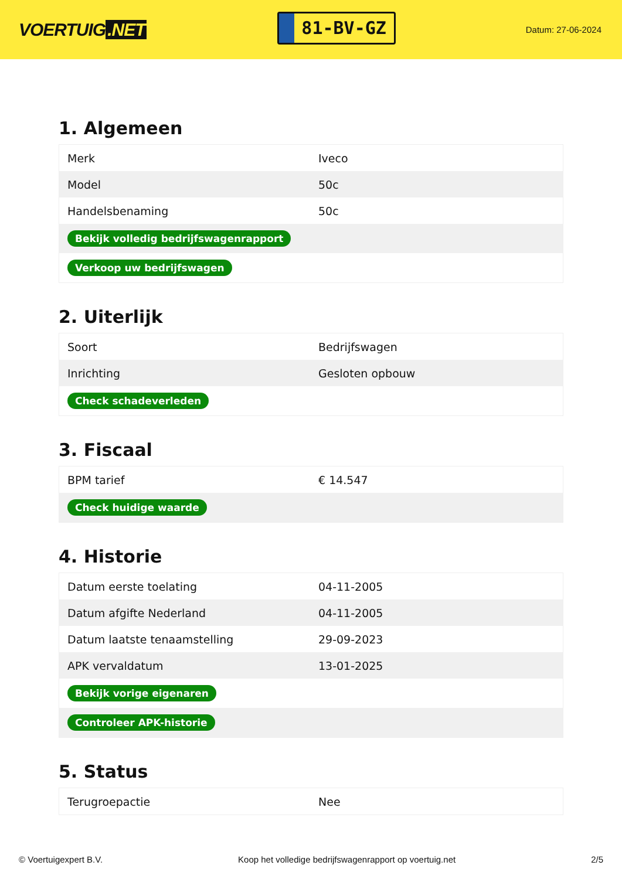VOERTUIG.NET
81-BV-GZ
Datum: 27-06-2024
1. Algemeen
| Merk | Iveco |
| Model | 50c |
| Handelsbenaming | 50c |
| Bekijk volledig bedrijfswagenrapport | |
| Verkoop uw bedrijfswagen | |
2. Uiterlijk
| Soort | Bedrijfswagen |
| Inrichting | Gesloten opbouw |
| Check schadeverleden | |
3. Fiscaal
| BPM tarief | € 14.547 |
| Check huidige waarde | |
4. Historie
| Datum eerste toelating | 04-11-2005 |
| Datum afgifte Nederland | 04-11-2005 |
| Datum laatste tenaamstelling | 29-09-2023 |
| APK vervaldatum | 13-01-2025 |
| Bekijk vorige eigenaren | |
| Controleer APK-historie | |
5. Status
| Terugroepactie | Nee |
© Voertuigexpert B.V. Koop het volledige bedrijfswagenrapport op voertuig.net 2/5